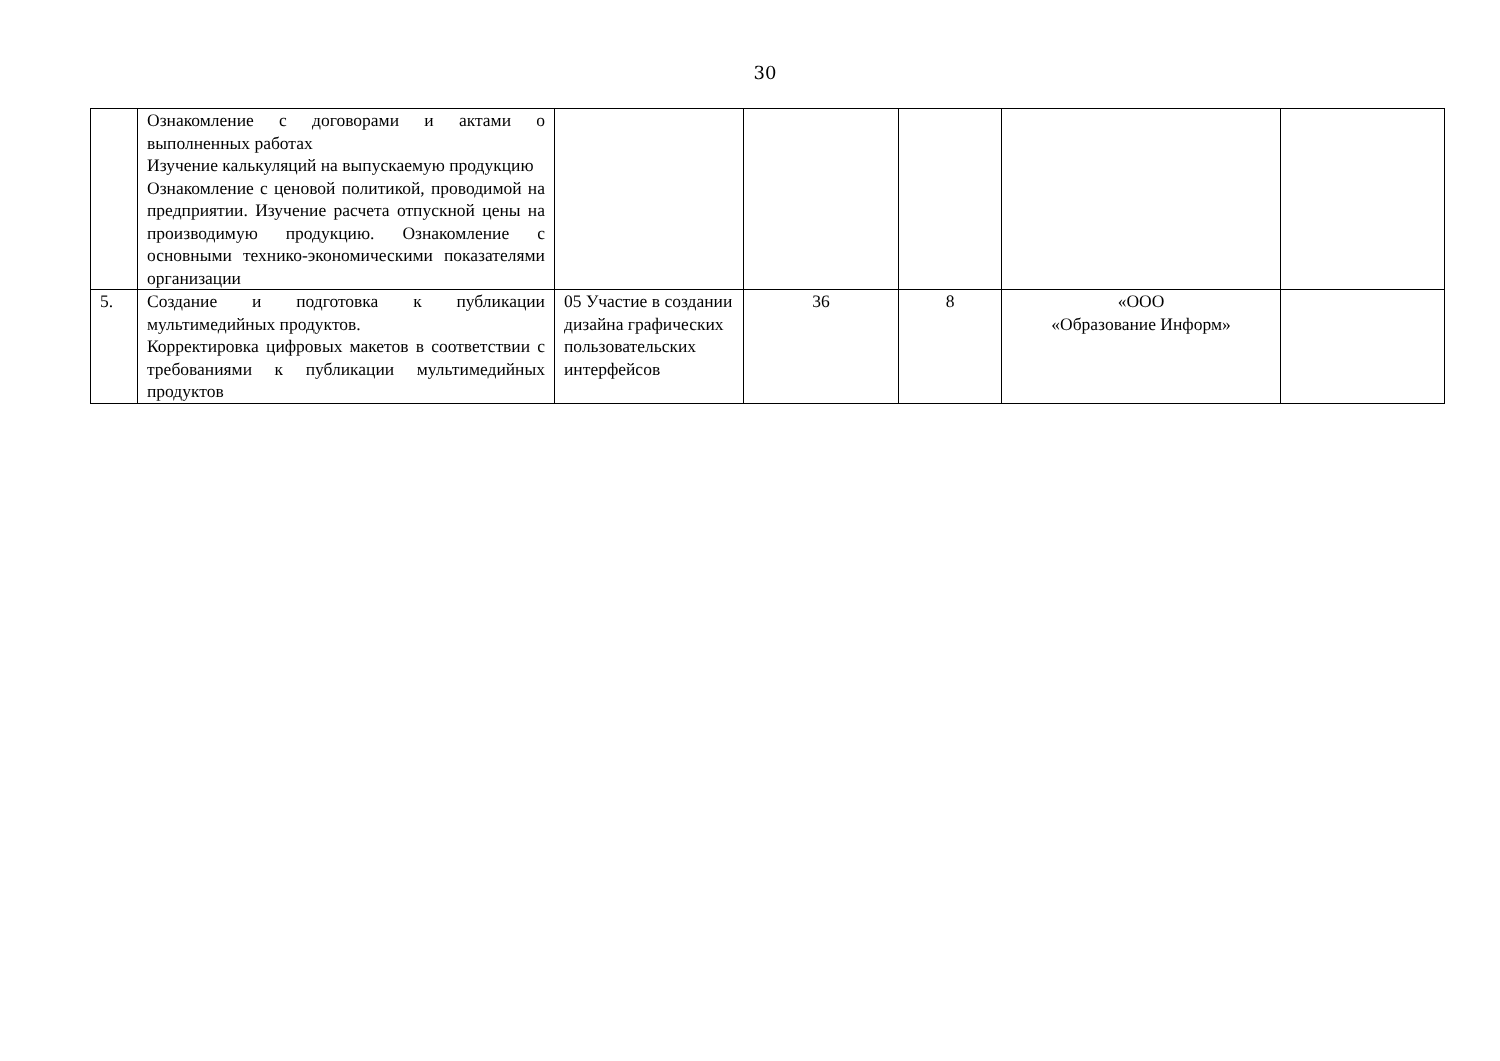30
| | Ознакомление с договорами и актами о выполненных работах Изучение калькуляций на выпускаемую продукцию Ознакомление с ценовой политикой, проводимой на предприятии. Изучение расчета отпускной цены на производимую продукцию. Ознакомление с основными технико-экономическими показателями организации | | | | | |
| 5. | Создание и подготовка к публикации мультимедийных продуктов. Корректировка цифровых макетов в соответствии с требованиями к публикации мультимедийных продуктов | 05 Участие в создании дизайна графических пользовательских интерфейсов | 36 | 8 | «ООО «Образование Информ» | |